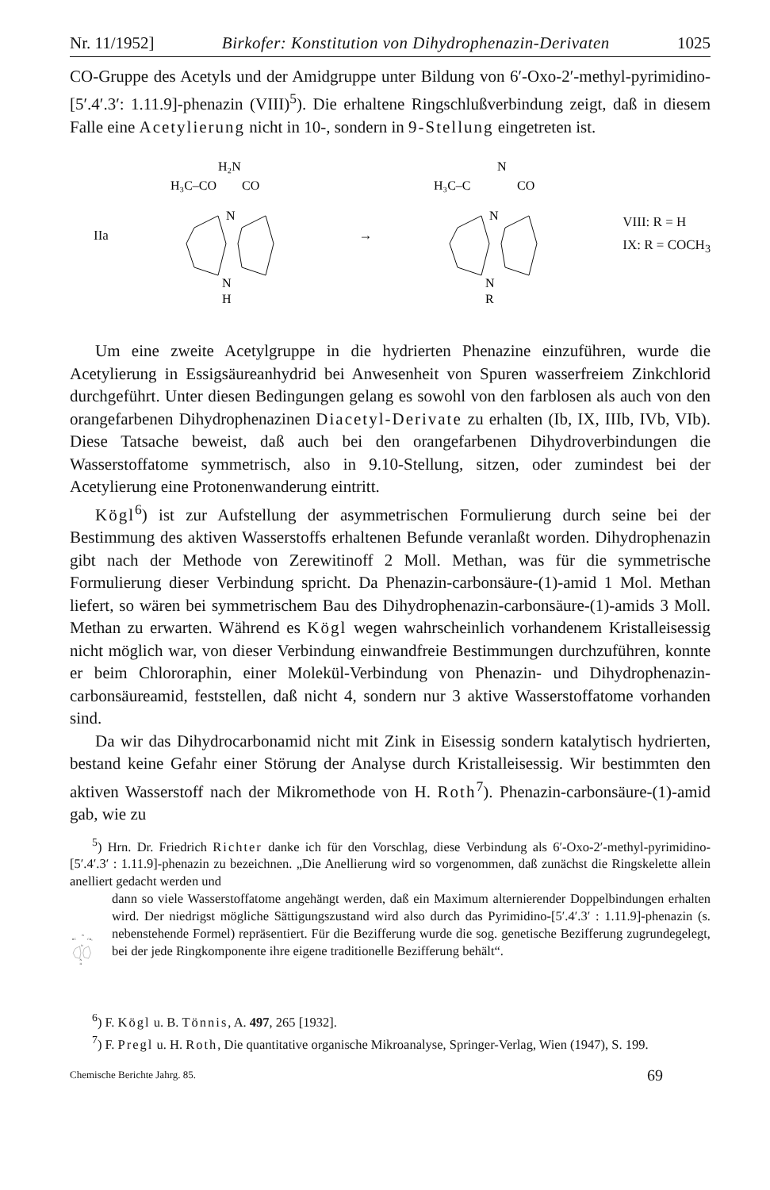Nr. 11/1952] Birkofer: Konstitution von Dihydrophenazin-Derivaten 1025
CO-Gruppe des Acetyls und der Amidgruppe unter Bildung von 6′-Oxo-2′-methyl-pyrimidino-[5′.4′.3′: 1.11.9]-phenazin (VIII)<sup>5</sup>). Die erhaltene Ringschlußverbindung zeigt, daß in diesem Falle eine Acetylierung nicht in 10-, sondern in 9-Stellung eingetreten ist.
IIa
H₂N
H₃C–CO
CO
N
N
H
→
N
H₃C–C
CO
N
N
R
VIII: R = H
IX: R = COCH<sub>3</sub>
Um eine zweite Acetylgruppe in die hydrierten Phenazine einzuführen, wurde die Acetylierung in Essigsäureanhydrid bei Anwesenheit von Spuren wasserfreiem Zinkchlorid durchgeführt. Unter diesen Bedingungen gelang es sowohl von den farblosen als auch von den orangefarbenen Dihydrophenazinen Diacetyl-Derivate zu erhalten (Ib, IX, IIIb, IVb, VIb). Diese Tatsache beweist, daß auch bei den orangefarbenen Dihydroverbindungen die Wasserstoffatome symmetrisch, also in 9.10-Stellung, sitzen, oder zumindest bei der Acetylierung eine Protonenwanderung eintritt.
Kögl<sup>6</sup>) ist zur Aufstellung der asymmetrischen Formulierung durch seine bei der Bestimmung des aktiven Wasserstoffs erhaltenen Befunde veranlaßt worden. Dihydrophenazin gibt nach der Methode von Zerewitinoff 2 Moll. Methan, was für die symmetrische Formulierung dieser Verbindung spricht. Da Phenazin-carbonsäure-(1)-amid 1 Mol. Methan liefert, so wären bei symmetrischem Bau des Dihydrophenazin-carbonsäure-(1)-amids 3 Moll. Methan zu erwarten. Während es Kögl wegen wahrscheinlich vorhandenem Kristalleisessig nicht möglich war, von dieser Verbindung einwandfreie Bestimmungen durchzuführen, konnte er beim Chlororaphin, einer Molekül-Verbindung von Phenazin- und Dihydrophenazin-carbonsäureamid, feststellen, daß nicht 4, sondern nur 3 aktive Wasserstoffatome vorhanden sind.
Da wir das Dihydrocarbonamid nicht mit Zink in Eisessig sondern katalytisch hydrierten, bestand keine Gefahr einer Störung der Analyse durch Kristalleisessig. Wir bestimmten den aktiven Wasserstoff nach der Mikromethode von H. Roth<sup>7</sup>). Phenazin-carbonsäure-(1)-amid gab, wie zu
<sup>5</sup>) Hrn. Dr. Friedrich Richter danke ich für den Vorschlag, diese Verbindung als 6′-Oxo-2′-methyl-pyrimidino-[5′.4′.3′ : 1.11.9]-phenazin zu bezeichnen. „Die Anellierung wird so vorgenommen, daß zunächst die Ringskelette allein anelliert gedacht werden und
N
HC
CH₂
N
N
H
dann so viele Wasserstoffatome angehängt werden, daß ein Maximum alternierender Doppelbindungen erhalten wird. Der niedrigst mögliche Sättigungszustand wird also durch das Pyrimidino-[5′.4′.3′ : 1.11.9]-phenazin (s. nebenstehende Formel) repräsentiert. Für die Bezifferung wurde die sog. genetische Bezifferung zugrundegelegt, bei der jede Ringkomponente ihre eigene traditionelle Bezifferung behält“.
<sup>6</sup>) F. Kögl u. B. Tönnis, A. 497, 265 [1932].
<sup>7</sup>) F. Pregl u. H. Roth, Die quantitative organische Mikroanalyse, Springer-Verlag, Wien (1947), S. 199.
Chemische Berichte Jahrg. 85. 69